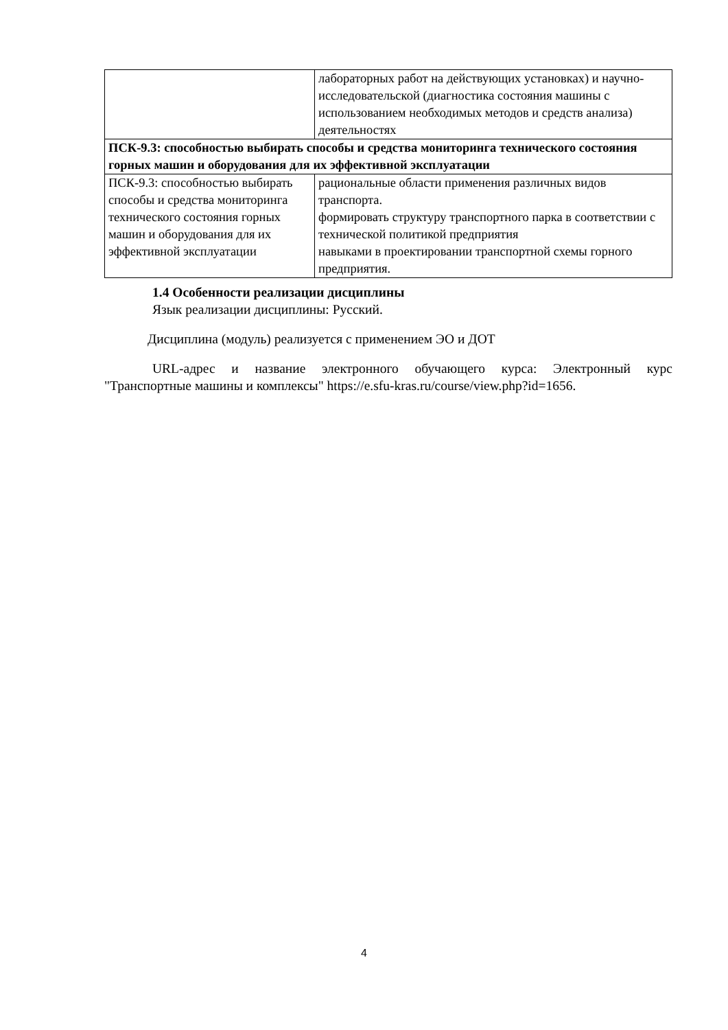| | лабораторных работ на действующих установках) и научно-исследовательской (диагностика состояния машины с использованием необходимых методов и средств анализа) деятельностях |
| ПСК-9.3: способностью выбирать способы и средства мониторинга технического состояния горных машин и оборудования для их эффективной эксплуатации | |
| ПСК-9.3: способностью выбирать способы и средства мониторинга технического состояния горных машин и оборудования для их эффективной эксплуатации | рациональные области применения различных видов транспорта. формировать структуру транспортного парка в соответствии с технической политикой предприятия навыками в проектировании транспортной схемы горного предприятия. |
1.4 Особенности реализации дисциплины
Язык реализации дисциплины: Русский.
Дисциплина (модуль) реализуется с применением ЭО и ДОТ
URL-адрес и название электронного обучающего курса: Электронный курс "Транспортные машины и комплексы" https://e.sfu-kras.ru/course/view.php?id=1656.
4